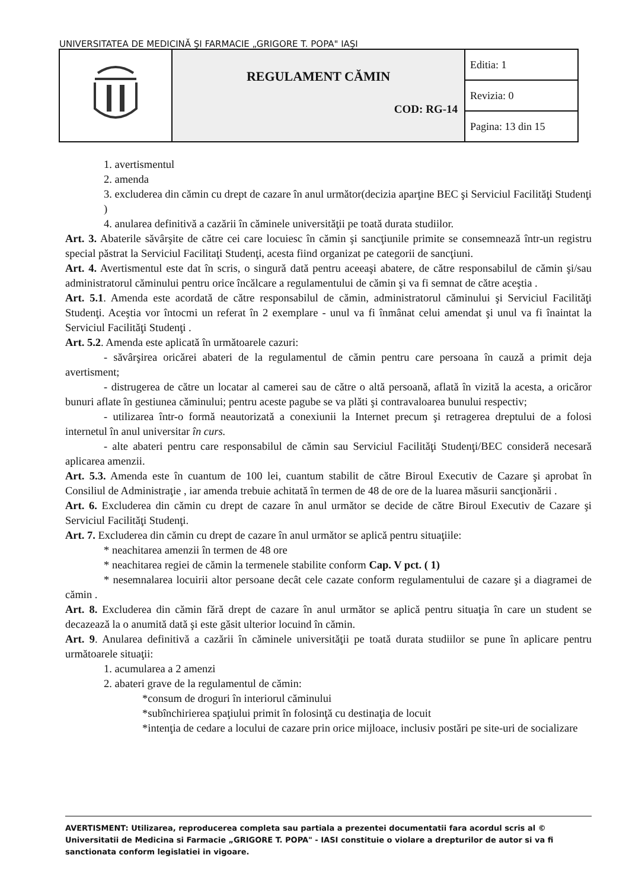UNIVERSITATEA DE MEDICINĂ ŞI FARMACIE „GRIGORE T. POPA" IAŞI
| | REGULAMENT CĂMIN COD: RG-14 | Editia: 1 |
| | | Revizia: 0 |
| | | Pagina: 13 din 15 |
1. avertismentul
2. amenda
3. excluderea din cămin cu drept de cazare în anul următor(decizia aparţine BEC şi Serviciul Facilităţi Studenţi )
4. anularea definitivă a cazării în căminele universităţii pe toată durata studiilor.
Art. 3. Abaterile săvârşite de către cei care locuiesc în cămin şi sancţiunile primite se consemnează într-un registru special păstrat la Serviciul Facilitaţi Studenţi, acesta fiind organizat pe categorii de sancţiuni.
Art. 4. Avertismentul este dat în scris, o singură dată pentru aceeaşi abatere, de către responsabilul de cămin şi/sau administratorul căminului pentru orice încălcare a regulamentului de cămin şi va fi semnat de către aceştia .
Art. 5.1. Amenda este acordată de către responsabilul de cămin, administratorul căminului şi Serviciul Facilităţi Studenţi. Aceştia vor întocmi un referat în 2 exemplare - unul va fi înmânat celui amendat şi unul va fi înaintat la Serviciul Facilităţi Studenţi .
Art. 5.2. Amenda este aplicată în următoarele cazuri:
- săvârşirea oricărei abateri de la regulamentul de cămin pentru care persoana în cauză a primit deja avertisment;
- distrugerea de către un locatar al camerei sau de către o altă persoană, aflată în vizită la acesta, a oricăror bunuri aflate în gestiunea căminului; pentru aceste pagube se va plăti şi contravaloarea bunului respectiv;
- utilizarea într-o formă neautorizată a conexiunii la Internet precum şi retragerea dreptului de a folosi internetul în anul universitar în curs.
- alte abateri pentru care responsabilul de cămin sau Serviciul Facilităţi Studenţi/BEC consideră necesară aplicarea amenzii.
Art. 5.3. Amenda este în cuantum de 100 lei, cuantum stabilit de către Biroul Executiv de Cazare şi aprobat în Consiliul de Administraţie , iar amenda trebuie achitată în termen de 48 de ore de la luarea măsurii sancţionării .
Art. 6. Excluderea din cămin cu drept de cazare în anul următor se decide de către Biroul Executiv de Cazare şi Serviciul Facilităţi Studenţi.
Art. 7. Excluderea din cămin cu drept de cazare în anul următor se aplică pentru situaţiile:
* neachitarea amenzii în termen de 48 ore
* neachitarea regiei de cămin la termenele stabilite conform Cap. V pct. ( 1)
* nesemnalarea locuirii altor persoane decât cele cazate conform regulamentului de cazare şi a diagramei de cămin .
Art. 8. Excluderea din cămin fără drept de cazare în anul următor se aplică pentru situaţia în care un student se decazează la o anumită dată şi este găsit ulterior locuind în cămin.
Art. 9. Anularea definitivă a cazării în căminele universităţii pe toată durata studiilor se pune în aplicare pentru următoarele situaţii:
1. acumularea a 2 amenzi
2. abateri grave de la regulamentul de cămin:
*consum de droguri în interiorul căminului
*subînchirierea spaţiului primit în folosinţă cu destinaţia de locuit
*intenţia de cedare a locului de cazare prin orice mijloace, inclusiv postări pe site-uri de socializare
AVERTISMENT: Utilizarea, reproducerea completa sau partiala a prezentei documentatii fara acordul scris al © Universitatii de Medicina si Farmacie „GRIGORE T. POPA" - IASI constituie o violare a drepturilor de autor si va fi sanctionata conform legislatiei in vigoare.